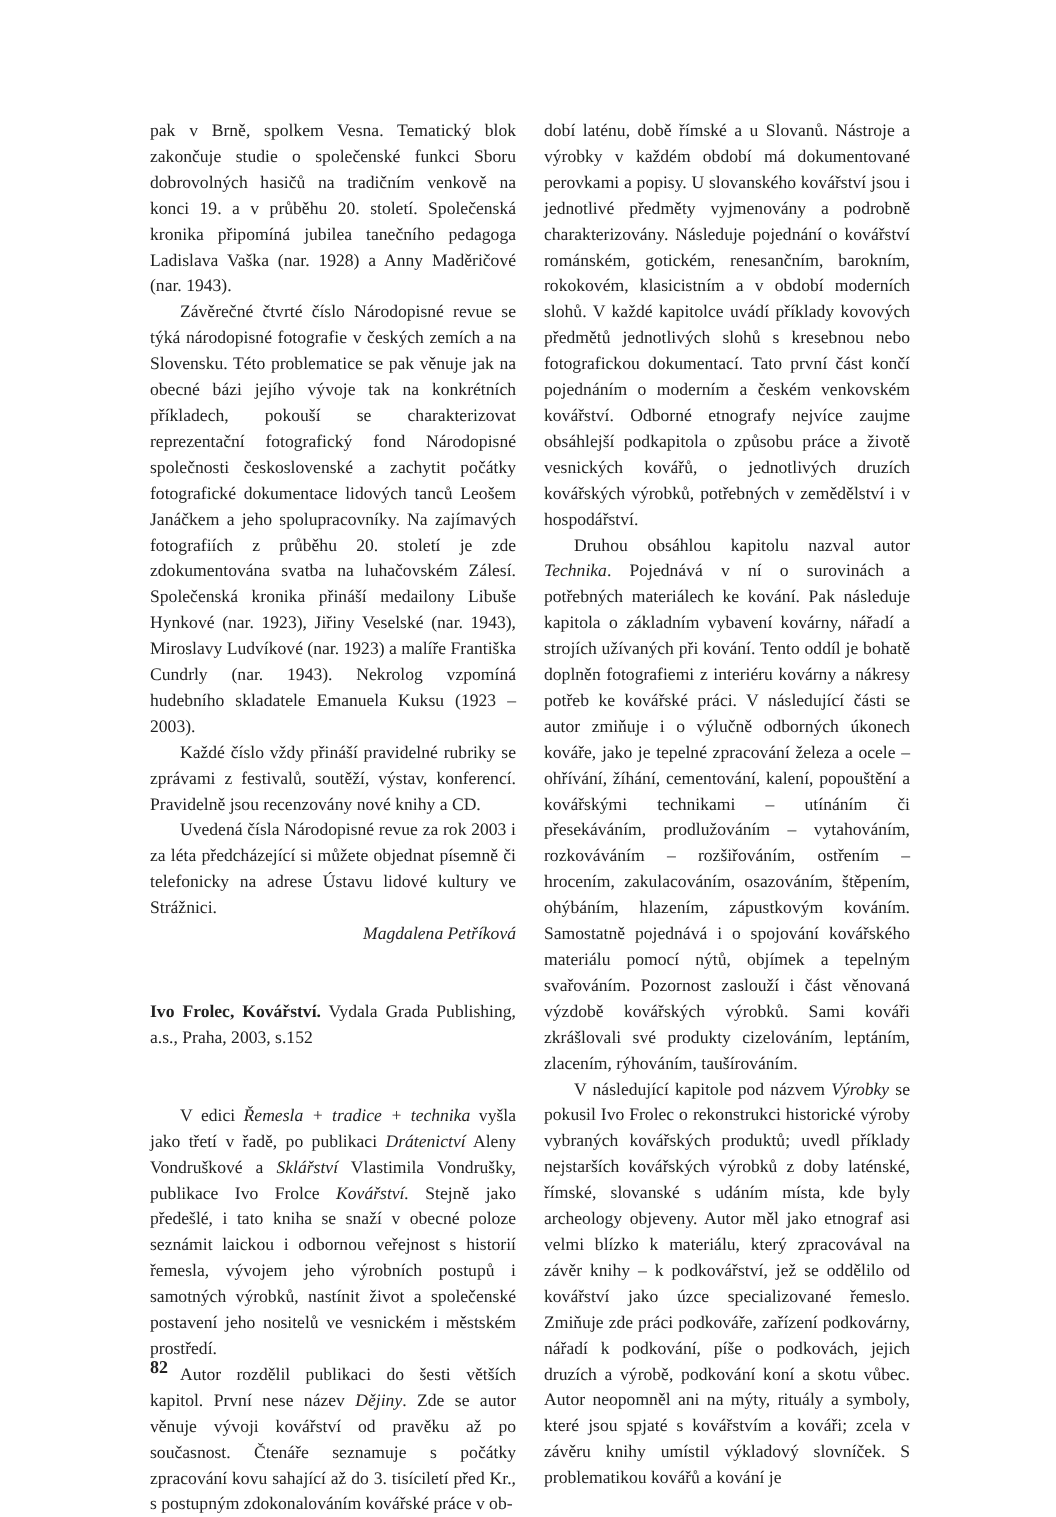pak v Brně, spolkem Vesna. Tematický blok zakončuje studie o společenské funkci Sboru dobrovolných hasičů na tradičním venkově na konci 19. a v průběhu 20. století. Společenská kronika připomíná jubilea tanečního pedagoga Ladislava Vaška (nar. 1928) a Anny Maděričové (nar. 1943).
Závěrečné čtvrté číslo Národopisné revue se týká národopisné fotografie v českých zemích a na Slovensku. Této problematice se pak věnuje jak na obecné bázi jejího vývoje tak na konkrétních příkladech, pokouší se charakterizovat reprezentační fotografický fond Národopisné společnosti československé a zachytit počátky fotografické dokumentace lidových tanců Leošem Janáčkem a jeho spolupracovníky. Na zajímavých fotografiích z průběhu 20. století je zde zdokumentována svatba na luhačovském Zálesí. Společenská kronika přináší medailony Libuše Hynkové (nar. 1923), Jiřiny Veselské (nar. 1943), Miroslavy Ludvíkové (nar. 1923) a malíře Františka Cundrly (nar. 1943). Nekrolog vzpomíná hudebního skladatele Emanuela Kuksu (1923 – 2003).
Každé číslo vždy přináší pravidelné rubriky se zprávami z festivalů, soutěží, výstav, konferencí. Pravidelně jsou recenzovány nové knihy a CD.
Uvedená čísla Národopisné revue za rok 2003 i za léta předcházející si můžete objednat písemně či telefonicky na adrese Ústavu lidové kultury ve Strážnici.
Magdalena Petříková
Ivo Frolec, Kovářství. Vydala Grada Publishing, a.s., Praha, 2003, s.152
V edici Řemesla + tradice + technika vyšla jako třetí v řadě, po publikaci Drátenictví Aleny Vondruškové a Sklářství Vlastimila Vondrušky, publikace Ivo Frolce Kovářství. Stejně jako předešlé, i tato kniha se snaží v obecné poloze seznámit laickou i odbornou veřejnost s historií řemesla, vývojem jeho výrobních postupů i samotných výrobků, nastínit život a společenské postavení jeho nositelů ve vesnickém i městském prostředí.
Autor rozdělil publikaci do šesti větších kapitol. První nese název Dějiny. Zde se autor věnuje vývoji kovářství od pravěku až po současnost. Čtenáře seznamuje s počátky zpracování kovu sahající až do 3. tisíciletí před Kr., s postupným zdokonalováním kovářské práce v ob-
dobí laténu, době římské a u Slovanů. Nástroje a výrobky v každém období má dokumentované perovkami a popisy. U slovanského kovářství jsou i jednotlivé předměty vyjmenovány a podrobně charakterizovány. Následuje pojednání o kovářství románském, gotickém, renesančním, barokním, rokokovém, klasicistním a v období moderních slohů. V každé kapitolce uvádí příklady kovových předmětů jednotlivých slohů s kresebnou nebo fotografickou dokumentací. Tato první část končí pojednáním o moderním a českém venkovském kovářství. Odborné etnografy nejvíce zaujme obsáhlejší podkapitola o způsobu práce a životě vesnických kovářů, o jednotlivých druzích kovářských výrobků, potřebných v zemědělství i v hospodářství.
Druhou obsáhlou kapitolu nazval autor Technika. Pojednává v ní o surovinách a potřebných materiálech ke kování. Pak následuje kapitola o základním vybavení kovárny, nářadí a strojích užívaných při kování. Tento oddíl je bohatě doplněn fotografiemi z interiéru kovárny a nákresy potřeb ke kovářské práci. V následující části se autor zmiňuje i o výlučně odborných úkonech kováře, jako je tepelné zpracování železa a ocele – ohřívání, žíhání, cementování, kalení, popouštění a kovářskými technikami – utínáním či přesekáváním, prodlužováním – vytahováním, rozkováváním – rozšiřováním, ostřením – hrocením, zakulacováním, osazováním, štěpením, ohýbáním, hlazením, zápustkovým kováním. Samostatně pojednává i o spojování kovářského materiálu pomocí nýtů, objímek a tepelným svařováním. Pozornost zaslouží i část věnovaná výzdobě kovářských výrobků. Sami kováři zkrášlovali své produkty cizelováním, leptáním, zlacením, rýhováním, taušírováním.
V následující kapitole pod názvem Výrobky se pokusil Ivo Frolec o rekonstrukci historické výroby vybraných kovářských produktů; uvedl příklady nejstarších kovářských výrobků z doby laténské, římské, slovanské s udáním místa, kde byly archeology objeveny. Autor měl jako etnograf asi velmi blízko k materiálu, který zpracovával na závěr knihy – k podkovářství, jež se oddělilo od kovářství jako úzce specializované řemeslo. Zmiňuje zde práci podkováře, zařízení podkovárny, nářadí k podkování, píše o podkovách, jejich druzích a výrobě, podkování koní a skotu vůbec. Autor neopomněl ani na mýty, rituály a symboly, které jsou spjaté s kovářstvím a kováři; zcela v závěru knihy umístil výkladový slovníček. S problematikou kovářů a kování je
82